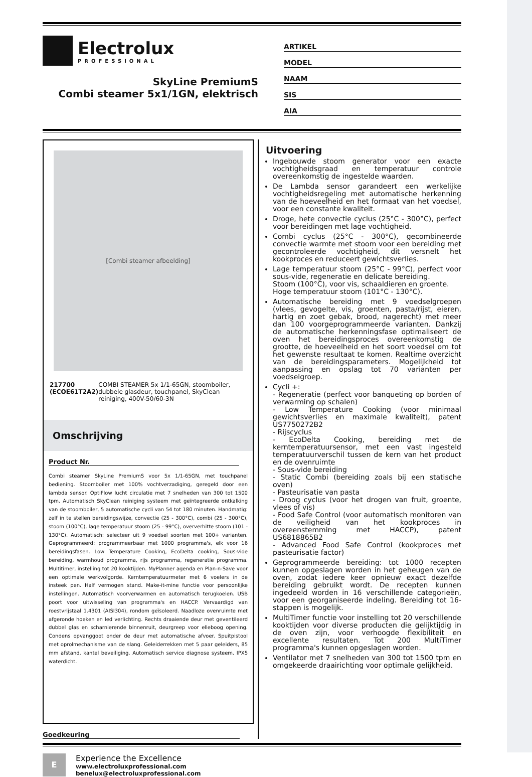Electrolux
PROFESSIONAL
SkyLine PremiumS
Combi steamer 5x1/1GN, elektrisch
ARTIKEL
MODEL
NAAM
SIS
AIA
[Combi steamer afbeelding]
217700 (ECOE61T2A2) COMBI STEAMER 5x 1/1-65GN, stoomboiler, dubbele glasdeur, touchpanel, SkyClean reiniging, 400V-50/60-3N
Omschrijving
Product Nr.
Combi steamer SkyLine PremiumS voor 5x 1/1-65GN, met touchpanel bediening. Stoomboiler met 100% vochtverzadiging, geregeld door een lambda sensor. OptiFlow lucht circulatie met 7 snelheden van 300 tot 1500 tpm. Automatisch SkyClean reiniging systeem met geïntegreerde ontkalking van de stoomboiler, 5 automatische cycli van 54 tot 180 minuten. Handmatig: zelf in te stellen bereidingswijze, convectie (25 - 300°C), combi (25 - 300°C), stoom (100°C), lage temperatuur stoom (25 - 99°C), oververhitte stoom (101 - 130°C). Automatisch: selecteer uit 9 voedsel soorten met 100+ varianten. Geprogrammeerd: programmeerbaar met 1000 programma's, elk voor 16 bereidingsfasen. Low Temperature Cooking, EcoDelta cooking, Sous-vide bereiding, warmhoud programma, rijs programma, regeneratie programma. Multitimer, instelling tot 20 kooktijden. MyPlanner agenda en Plan-n-Save voor een optimale werkvolgorde. Kerntemperatuurmeter met 6 voelers in de insteek pen. Half vermogen stand. Make-it-mine functie voor persoonlijke instellingen. Automatisch voorverwarmen en automatisch terugkoelen. USB poort voor uitwisseling van programma's en HACCP. Vervaardigd van roestvrijstaal 1.4301 (AISI304), rondom geïsoleerd. Naadloze ovenruimte met afgeronde hoeken en led verlichting. Rechts draaiende deur met geventileerd dubbel glas en scharnierende binnenruit, deurgreep voor elleboog opening. Condens opvanggoot onder de deur met automatische afvoer. Spuitpistool met oprolmechanisme van de slang. Geleiderrekken met 5 paar geleiders, 85 mm afstand, kantel beveiliging. Automatisch service diagnose systeem. IPX5 waterdicht.
Goedkeuring
Uitvoering
Ingebouwde stoom generator voor een exacte vochtigheidsgraad en temperatuur controle overeenkomstig de ingestelde waarden.
De Lambda sensor garandeert een werkelijke vochtigheidsregeling met automatische herkenning van de hoeveelheid en het formaat van het voedsel, voor een constante kwaliteit.
Droge, hete convectie cyclus (25°C - 300°C), perfect voor bereidingen met lage vochtigheid.
Combi cyclus (25°C - 300°C), gecombineerde convectie warmte met stoom voor een bereiding met gecontroleerde vochtigheid, dit versnelt het kookproces en reduceert gewichtsverlies.
Lage temperatuur stoom (25°C - 99°C), perfect voor sous-vide, regeneratie en delicate bereiding.
Stoom (100°C), voor vis, schaaldieren en groente.
Hoge temperatuur stoom (101°C - 130°C).
Automatische bereiding met 9 voedselgroepen (vlees, gevogelte, vis, groenten, pasta/rijst, eieren, hartig en zoet gebak, brood, nagerecht) met meer dan 100 voorgeprogrammeerde varianten. Dankzij de automatische herkenningsfase optimaliseert de oven het bereidingsproces overeenkomstig de grootte, de hoeveelheid en het soort voedsel om tot het gewenste resultaat te komen. Realtime overzicht van de bereidingsparameters. Mogelijkheid tot aanpassing en opslag tot 70 varianten per voedselgroep.
Cycli +:
- Regeneratie (perfect voor banqueting op borden of verwarming op schalen)
- Low Temperature Cooking (voor minimaal gewichtsverlies en maximale kwaliteit), patent US7750272B2
- Rijscyclus
- EcoDelta Cooking, bereiding met de kerntemperatuursensor, met een vast ingesteld temperatuurverschil tussen de kern van het product en de ovenruimte
- Sous-vide bereiding
- Static Combi (bereiding zoals bij een statische oven)
- Pasteurisatie van pasta
- Droog cyclus (voor het drogen van fruit, groente, vlees of vis)
- Food Safe Control (voor automatisch monitoren van de veiligheid van het kookproces in overeenstemming met HACCP), patent US6818865B2
- Advanced Food Safe Control (kookproces met pasteurisatie factor)
Geprogrammeerde bereiding: tot 1000 recepten kunnen opgeslagen worden in het geheugen van de oven, zodat iedere keer opnieuw exact dezelfde bereiding gebruikt wordt. De recepten kunnen ingedeeld worden in 16 verschillende categorieën, voor een georganiseerde indeling. Bereiding tot 16-stappen is mogelijk.
MultiTimer functie voor instelling tot 20 verschillende kooktijden voor diverse producten die gelijktijdig in de oven zijn, voor verhoogde flexibiliteit en excellente resultaten. Tot 200 MultiTimer programma's kunnen opgeslagen worden.
Ventilator met 7 snelheden van 300 tot 1500 tpm en omgekeerde draairichting voor optimale gelijkheid.
E
Experience the Excellence
www.electroluxprofessional.com
benelux@electroluxprofessional.com